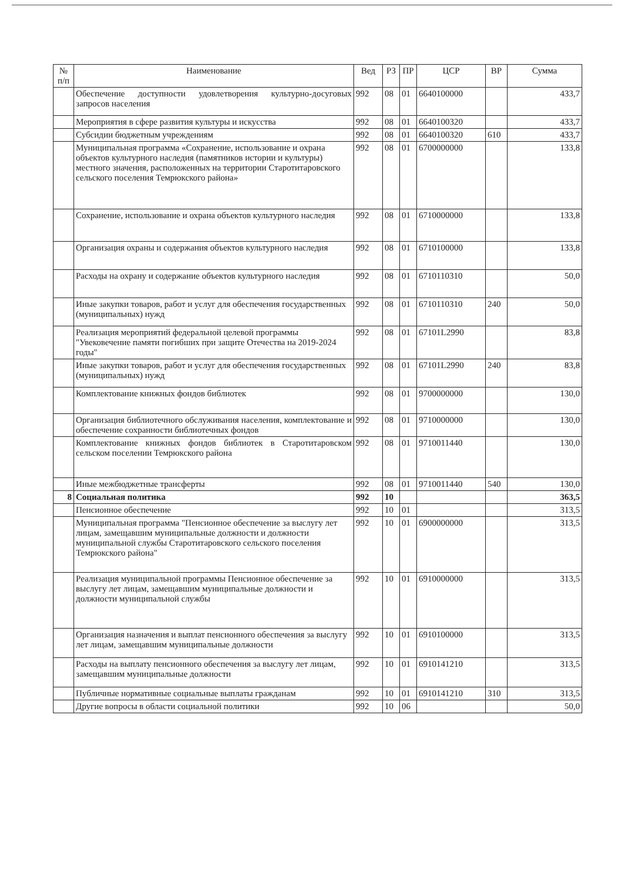| № п/п | Наименование | Вед | РЗ | ПР | ЦСР | ВР | Сумма |
| --- | --- | --- | --- | --- | --- | --- | --- |
| | Обеспечение доступности удовлетворения культурно-досуговых запросов населения | 992 | 08 | 01 | 6640100000 | | 433,7 |
| | Мероприятия в сфере развития культуры и искусства | 992 | 08 | 01 | 6640100320 | | 433,7 |
| | Субсидии бюджетным учреждениям | 992 | 08 | 01 | 6640100320 | 610 | 433,7 |
| | Муниципальная программа «Сохранение, использование и охрана объектов культурного наследия (памятников истории и культуры) местного значения, расположенных на территории Старотитаровского сельского поселения Темрюкского района» | 992 | 08 | 01 | 6700000000 | | 133,8 |
| | Сохранение, использование и охрана объектов культурного наследия | 992 | 08 | 01 | 6710000000 | | 133,8 |
| | Организация охраны и содержания объектов культурного наследия | 992 | 08 | 01 | 6710100000 | | 133,8 |
| | Расходы на охрану и содержание объектов культурного наследия | 992 | 08 | 01 | 6710110310 | | 50,0 |
| | Иные закупки товаров, работ и услуг для обеспечения государственных (муниципальных) нужд | 992 | 08 | 01 | 6710110310 | 240 | 50,0 |
| | Реализация мероприятий федеральной целевой программы "Увековечение памяти погибших при защите Отечества на 2019-2024 годы" | 992 | 08 | 01 | 67101L2990 | | 83,8 |
| | Иные закупки товаров, работ и услуг для обеспечения государственных (муниципальных) нужд | 992 | 08 | 01 | 67101L2990 | 240 | 83,8 |
| | Комплектование книжных фондов библиотек | 992 | 08 | 01 | 9700000000 | | 130,0 |
| | Организация библиотечного обслуживания населения, комплектование и обеспечение сохранности библиотечных фондов | 992 | 08 | 01 | 9710000000 | | 130,0 |
| | Комплектование книжных фондов библиотек в Старотитаровском сельском поселении Темрюкского района | 992 | 08 | 01 | 9710011440 | | 130,0 |
| | Иные межбюджетные трансферты | 992 | 08 | 01 | 9710011440 | 540 | 130,0 |
| 8 | Социальная политика | 992 | 10 | | | | 363,5 |
| | Пенсионное обеспечение | 992 | 10 | 01 | | | 313,5 |
| | Муниципальная программа "Пенсионное обеспечение за выслугу лет лицам, замещавшим муниципальные должности и должности муниципальной службы Старотитаровского сельского поселения Темрюкского района" | 992 | 10 | 01 | 6900000000 | | 313,5 |
| | Реализация муниципальной программы Пенсионное обеспечение за выслугу лет лицам, замещавшим муниципальные должности и должности муниципальной службы | 992 | 10 | 01 | 6910000000 | | 313,5 |
| | Организация назначения и выплат пенсионного обеспечения за выслугу лет лицам, замещавшим муниципальные должности | 992 | 10 | 01 | 6910100000 | | 313,5 |
| | Расходы на выплату пенсионного обеспечения за выслугу лет лицам, замещавшим муниципальные должности | 992 | 10 | 01 | 6910141210 | | 313,5 |
| | Публичные нормативные социальные выплаты гражданам | 992 | 10 | 01 | 6910141210 | 310 | 313,5 |
| | Другие вопросы в области социальной политики | 992 | 10 | 06 | | | 50,0 |